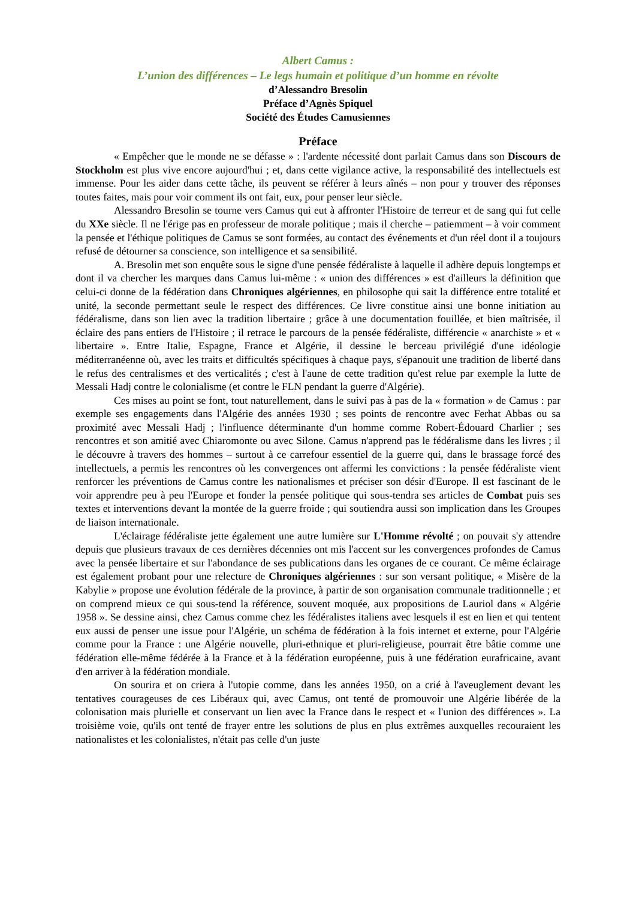Albert Camus :
L’union des différences – Le legs humain et politique d’un homme en révolte
d’Alessandro Bresolin
Préface d’Agnès Spiquel
Société des Études Camusiennes
Préface
« Empêcher que le monde ne se défasse » : l'ardente nécessité dont parlait Camus dans son Discours de Stockholm est plus vive encore aujourd'hui ; et, dans cette vigilance active, la responsabilité des intellectuels est immense. Pour les aider dans cette tâche, ils peuvent se référer à leurs aînés – non pour y trouver des réponses toutes faites, mais pour voir comment ils ont fait, eux, pour penser leur siècle.
Alessandro Bresolin se tourne vers Camus qui eut à affronter l'Histoire de terreur et de sang qui fut celle du XXe siècle. Il ne l'érige pas en professeur de morale politique ; mais il cherche – patiemment – à voir comment la pensée et l'éthique politiques de Camus se sont formées, au contact des événements et d'un réel dont il a toujours refusé de détourner sa conscience, son intelligence et sa sensibilité.
A. Bresolin met son enquête sous le signe d'une pensée fédéraliste à laquelle il adhère depuis longtemps et dont il va chercher les marques dans Camus lui-même : « union des différences » est d'ailleurs la définition que celui-ci donne de la fédération dans Chroniques algériennes, en philosophe qui sait la différence entre totalité et unité, la seconde permettant seule le respect des différences. Ce livre constitue ainsi une bonne initiation au fédéralisme, dans son lien avec la tradition libertaire ; grâce à une documentation fouillée, et bien maîtrisée, il éclaire des pans entiers de l'Histoire ; il retrace le parcours de la pensée fédéraliste, différencie « anarchiste » et « libertaire ». Entre Italie, Espagne, France et Algérie, il dessine le berceau privilégié d'une idéologie méditerranéenne où, avec les traits et difficultés spécifiques à chaque pays, s'épanouit une tradition de liberté dans le refus des centralismes et des verticalités ; c'est à l'aune de cette tradition qu'est relue par exemple la lutte de Messali Hadj contre le colonialisme (et contre le FLN pendant la guerre d'Algérie).
Ces mises au point se font, tout naturellement, dans le suivi pas à pas de la « formation » de Camus : par exemple ses engagements dans l'Algérie des années 1930 ; ses points de rencontre avec Ferhat Abbas ou sa proximité avec Messali Hadj ; l'influence déterminante d'un homme comme Robert-Édouard Charlier ; ses rencontres et son amitié avec Chiaromonte ou avec Silone. Camus n'apprend pas le fédéralisme dans les livres ; il le découvre à travers des hommes – surtout à ce carrefour essentiel de la guerre qui, dans le brassage forcé des intellectuels, a permis les rencontres où les convergences ont affermi les convictions : la pensée fédéraliste vient renforcer les préventions de Camus contre les nationalismes et préciser son désir d'Europe. Il est fascinant de le voir apprendre peu à peu l'Europe et fonder la pensée politique qui sous-tendra ses articles de Combat puis ses textes et interventions devant la montée de la guerre froide ; qui soutiendra aussi son implication dans les Groupes de liaison internationale.
L'éclairage fédéraliste jette également une autre lumière sur L'Homme révolté ; on pouvait s'y attendre depuis que plusieurs travaux de ces dernières décennies ont mis l'accent sur les convergences profondes de Camus avec la pensée libertaire et sur l'abondance de ses publications dans les organes de ce courant. Ce même éclairage est également probant pour une relecture de Chroniques algériennes : sur son versant politique, « Misère de la Kabylie » propose une évolution fédérale de la province, à partir de son organisation communale traditionnelle ; et on comprend mieux ce qui sous-tend la référence, souvent moquée, aux propositions de Lauriol dans « Algérie 1958 ». Se dessine ainsi, chez Camus comme chez les fédéralistes italiens avec lesquels il est en lien et qui tentent eux aussi de penser une issue pour l'Algérie, un schéma de fédération à la fois internet et externe, pour l'Algérie comme pour la France : une Algérie nouvelle, pluri-ethnique et pluri-religieuse, pourrait être bâtie comme une fédération elle-même fédérée à la France et à la fédération européenne, puis à une fédération eurafricaine, avant d'en arriver à la fédération mondiale.
On sourira et on criera à l'utopie comme, dans les années 1950, on a crié à l'aveuglement devant les tentatives courageuses de ces Libéraux qui, avec Camus, ont tenté de promouvoir une Algérie libérée de la colonisation mais plurielle et conservant un lien avec la France dans le respect et « l'union des différences ». La troisième voie, qu'ils ont tenté de frayer entre les solutions de plus en plus extrêmes auxquelles recouraient les nationalistes et les colonialistes, n'était pas celle d'un juste